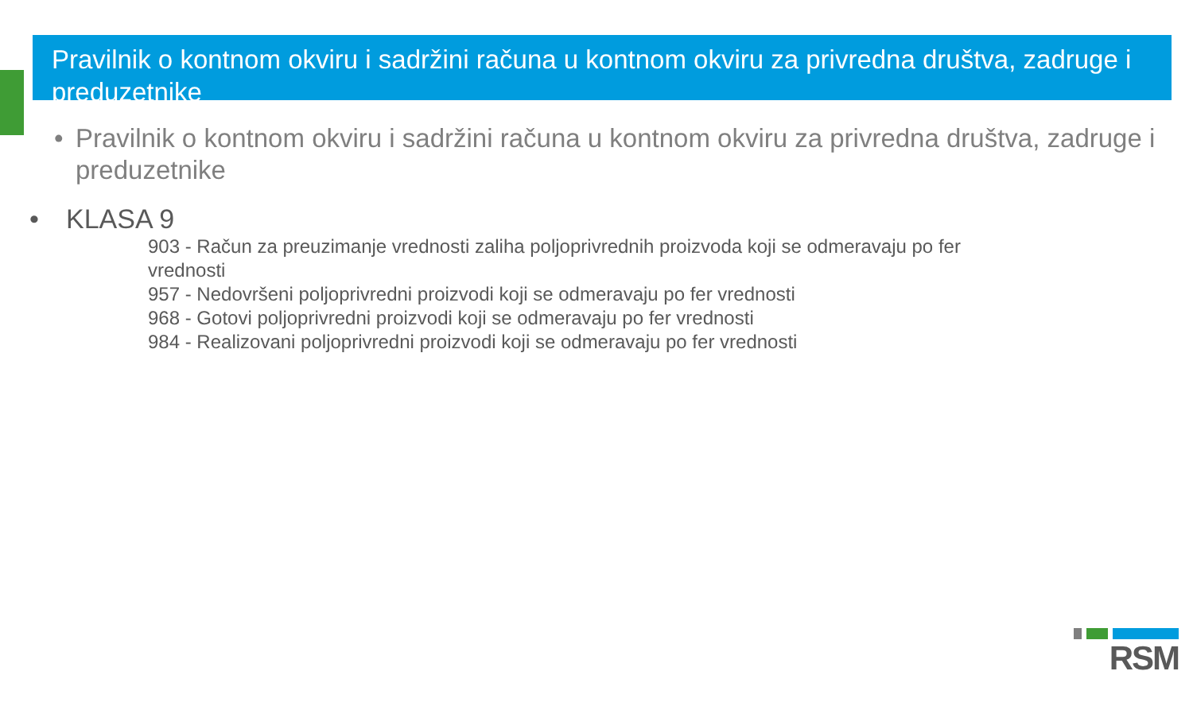Pravilnik o kontnom okviru i sadržini računa u kontnom okviru za privredna društva, zadruge i preduzetnike
• Pravilnik o kontnom okviru i sadržini računa u kontnom okviru za privredna društva, zadruge i preduzetnike
• KLASA 9
903 - Račun za preuzimanje vrednosti zaliha poljoprivrednih proizvoda koji se odmeravaju po fer vrednosti
957 - Nedovršeni poljoprivredni proizvodi koji se odmeravaju po fer vrednosti
968 - Gotovi poljoprivredni proizvodi koji se odmeravaju po fer vrednosti
984 - Realizovani poljoprivredni proizvodi koji se odmeravaju po fer vrednosti
RSM